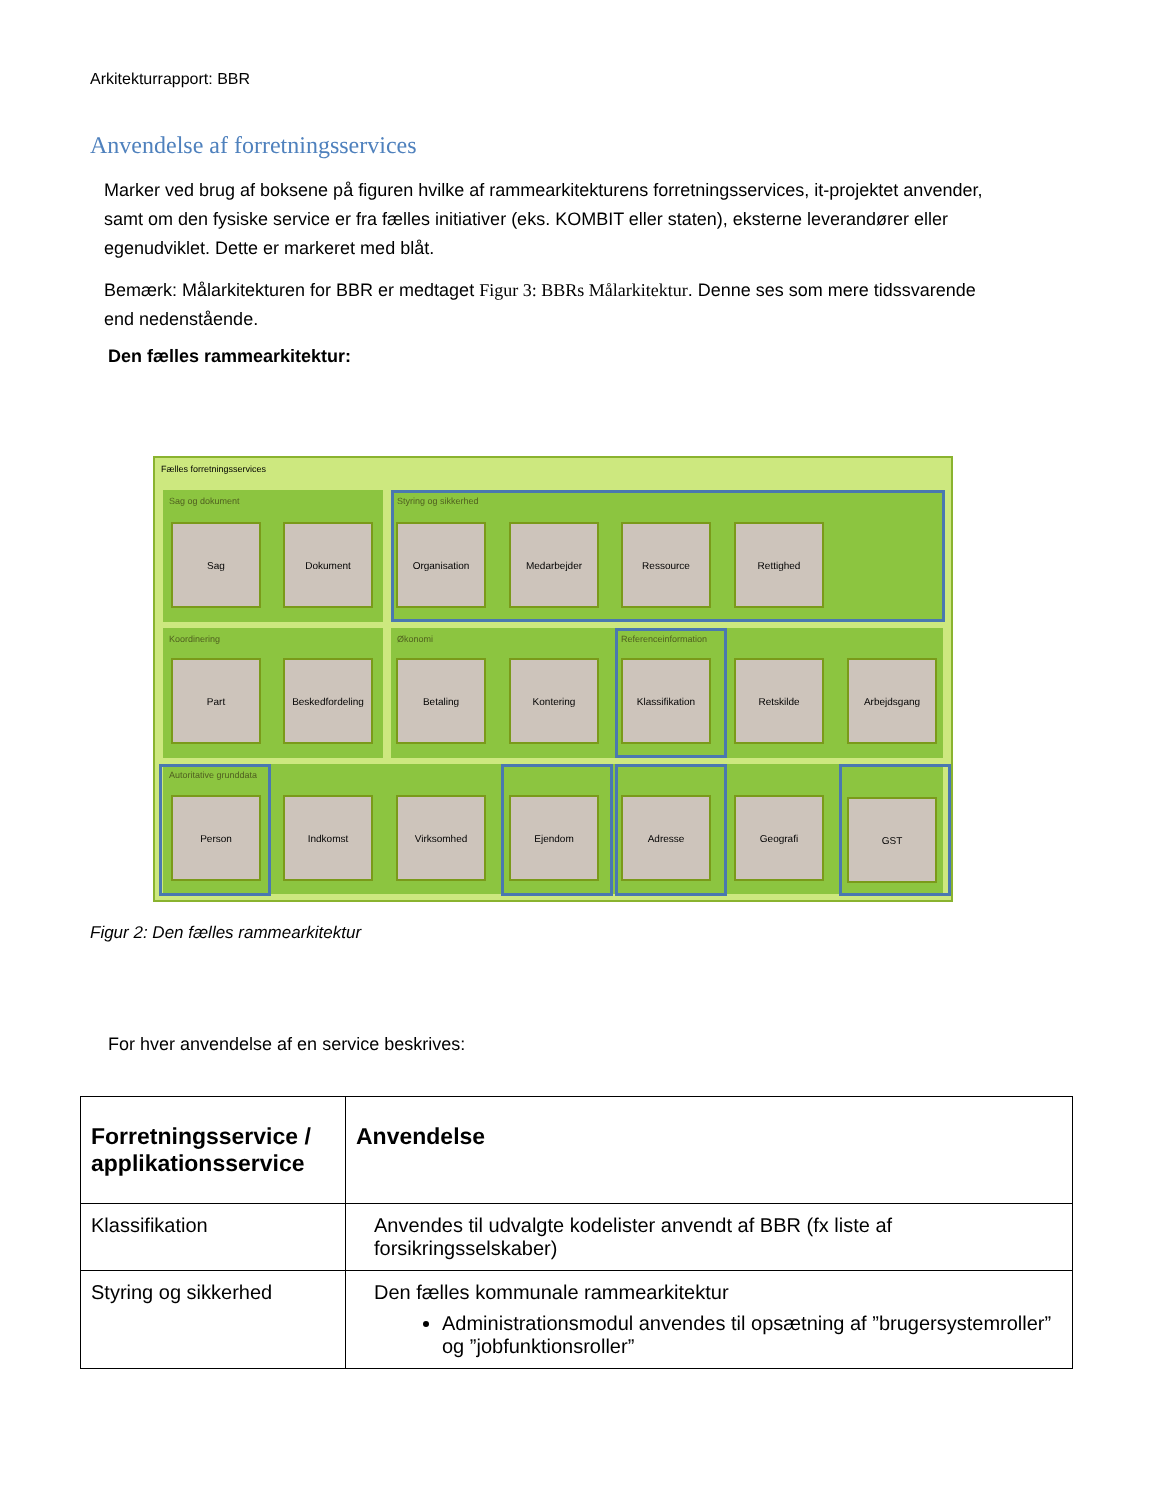Arkitekturrapport: BBR
Anvendelse af forretningsservices
Marker ved brug af boksene på figuren hvilke af rammearkitekturens forretningsservices, it-projektet anvender, samt om den fysiske service er fra fælles initiativer (eks. KOMBIT eller staten), eksterne leverandører eller egenudviklet. Dette er markeret med blåt.
Bemærk: Målarkitekturen for BBR er medtaget Figur 3: BBRs Målarkitektur. Denne ses som mere tidssvarende end nedenstående.
Den fælles rammearkitektur:
Fælles forretningsservices
Sag og dokument Styring og sikkerhed
Koordinering Økonomi Referenceinformation
Autoritative grunddata
Sag Dokument Organisation Medarbejder Ressource Rettighed
Part Beskedfordeling Betaling Kontering Klassifikation Retskilde Arbejdsgang
Person Indkomst Virksomhed Ejendom Adresse Geografi GST
Figur 2: Den fælles rammearkitektur
For hver anvendelse af en service beskrives:
| Forretningsservice / applikationsservice | Anvendelse |
| --- | --- |
| Klassifikation | Anvendes til udvalgte kodelister anvendt af BBR (fx liste af forsikringsselskaber) |
| Styring og sikkerhed | Den fælles kommunale rammearkitektur Administrationsmodul anvendes til opsætning af ”brugersystemroller” og ”jobfunktionsroller” |